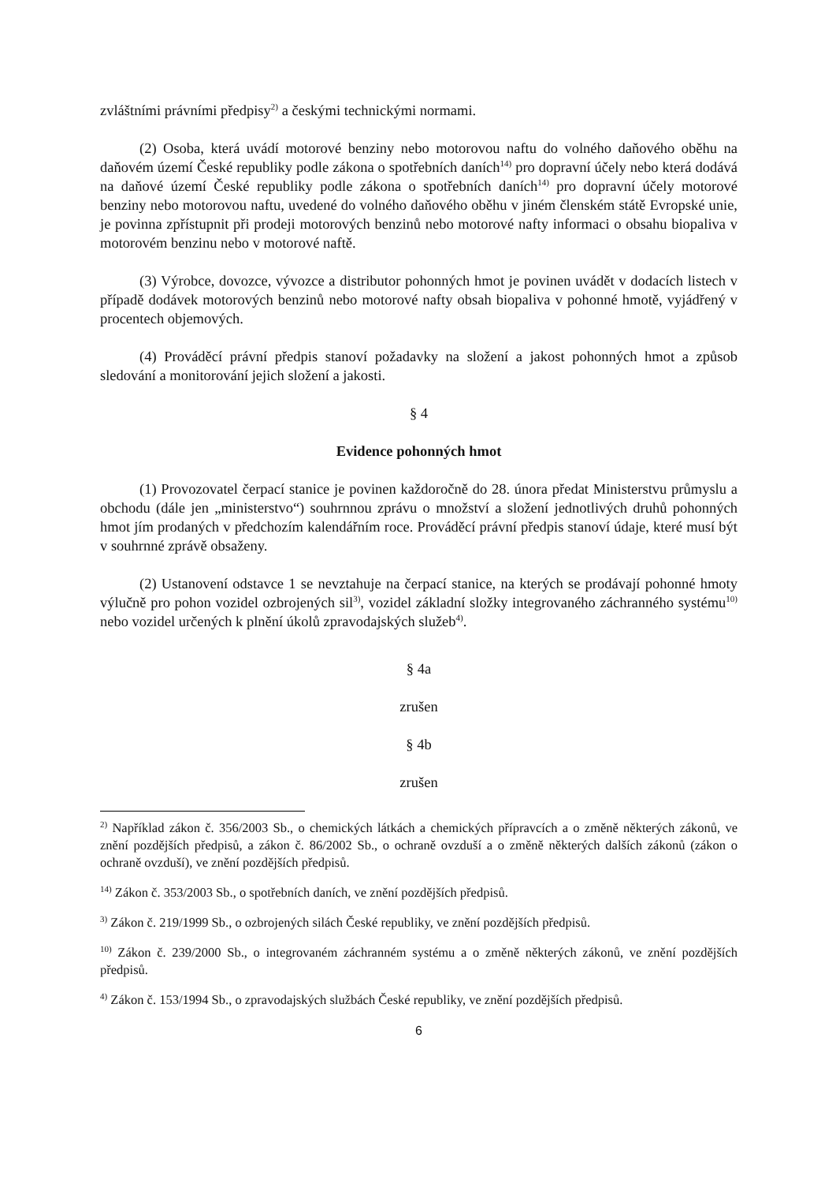zvláštními právními předpisy<sup>2)</sup> a českými technickými normami.
(2) Osoba, která uvádí motorové benziny nebo motorovou naftu do volného daňového oběhu na daňovém území České republiky podle zákona o spotřebních daních<sup>14)</sup> pro dopravní účely nebo která dodává na daňové území České republiky podle zákona o spotřebních daních<sup>14)</sup> pro dopravní účely motorové benziny nebo motorovou naftu, uvedené do volného daňového oběhu v jiném členském státě Evropské unie, je povinna zpřístupnit při prodeji motorových benzinů nebo motorové nafty informaci o obsahu biopaliva v motorovém benzinu nebo v motorové naftě.
(3) Výrobce, dovozce, vývozce a distributor pohonných hmot je povinen uvádět v dodacích listech v případě dodávek motorových benzinů nebo motorové nafty obsah biopaliva v pohonné hmotě, vyjádřený v procentech objemových.
(4) Prováděcí právní předpis stanoví požadavky na složení a jakost pohonných hmot a způsob sledování a monitorování jejich složení a jakosti.
§ 4
Evidence pohonných hmot
(1) Provozovatel čerpací stanice je povinen každoročně do 28. února předat Ministerstvu průmyslu a obchodu (dále jen „ministerstvo“) souhrnnou zprávu o množství a složení jednotlivých druhů pohonných hmot jím prodaných v předchozím kalendářním roce. Prováděcí právní předpis stanoví údaje, které musí být v souhrnné zprávě obsaženy.
(2) Ustanovení odstavce 1 se nevztahuje na čerpací stanice, na kterých se prodávají pohonné hmoty výlučně pro pohon vozidel ozbrojených sil<sup>3)</sup>, vozidel základní složky integrovaného záchranného systému<sup>10)</sup> nebo vozidel určených k plnění úkolů zpravodajských služeb<sup>4)</sup>.
§ 4a
zrušen
§ 4b
zrušen
<sup>2)</sup> Například zákon č. 356/2003 Sb., o chemických látkách a chemických přípravcích a o změně některých zákonů, ve znění pozdějších předpisů, a zákon č. 86/2002 Sb., o ochraně ovzduší a o změně některých dalších zákonů (zákon o ochraně ovzduší), ve znění pozdějších předpisů.
<sup>14)</sup> Zákon č. 353/2003 Sb., o spotřebních daních, ve znění pozdějších předpisů.
<sup>3)</sup> Zákon č. 219/1999 Sb., o ozbrojených silách České republiky, ve znění pozdějších předpisů.
<sup>10)</sup> Zákon č. 239/2000 Sb., o integrovaném záchranném systému a o změně některých zákonů, ve znění pozdějších předpisů.
<sup>4)</sup> Zákon č. 153/1994 Sb., o zpravodajských službách České republiky, ve znění pozdějších předpisů.
6